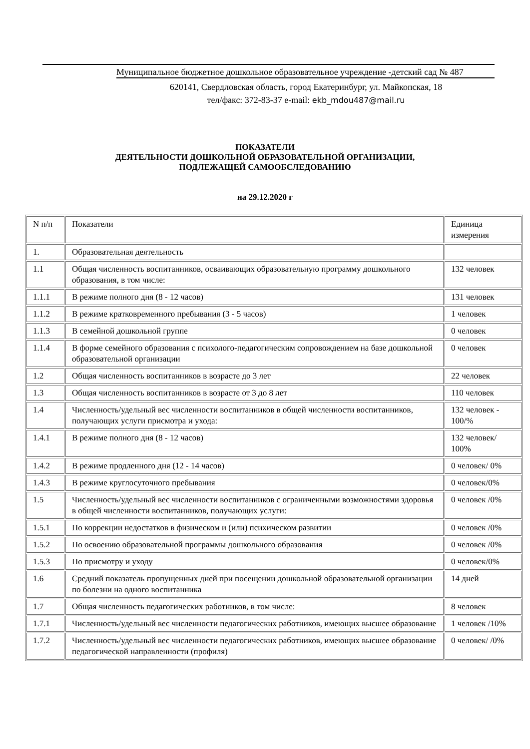Муниципальное бюджетное дошкольное образовательное учреждение -детский сад № 487
620141, Свердловская область, город Екатеринбург, ул. Майкопская, 18
тел/факс: 372-83-37 e-mail: ekb_mdou487@mail.ru
ПОКАЗАТЕЛИ
ДЕЯТЕЛЬНОСТИ ДОШКОЛЬНОЙ ОБРАЗОВАТЕЛЬНОЙ ОРГАНИЗАЦИИ,
ПОДЛЕЖАЩЕЙ САМООБСЛЕДОВАНИЮ
на 29.12.2020 г
| N п/п | Показатели | Единица измерения |
| --- | --- | --- |
| 1. | Образовательная деятельность | |
| 1.1 | Общая численность воспитанников, осваивающих образовательную программу дошкольного образования, в том числе: | 132 человек |
| 1.1.1 | В режиме полного дня (8 - 12 часов) | 131 человек |
| 1.1.2 | В режиме кратковременного пребывания (3 - 5 часов) | 1 человек |
| 1.1.3 | В семейной дошкольной группе | 0 человек |
| 1.1.4 | В форме семейного образования с психолого-педагогическим сопровождением на базе дошкольной образовательной организации | 0 человек |
| 1.2 | Общая численность воспитанников в возрасте до 3 лет | 22 человек |
| 1.3 | Общая численность воспитанников в возрасте от 3 до 8 лет | 110 человек |
| 1.4 | Численность/удельный вес численности воспитанников в общей численности воспитанников, получающих услуги присмотра и ухода: | 132 человек - 100/% |
| 1.4.1 | В режиме полного дня (8 - 12 часов) | 132 человек/ 100% |
| 1.4.2 | В режиме продленного дня (12 - 14 часов) | 0 человек/ 0% |
| 1.4.3 | В режиме круглосуточного пребывания | 0 человек/0% |
| 1.5 | Численность/удельный вес численности воспитанников с ограниченными возможностями здоровья в общей численности воспитанников, получающих услуги: | 0 человек /0% |
| 1.5.1 | По коррекции недостатков в физическом и (или) психическом развитии | 0 человек /0% |
| 1.5.2 | По освоению образовательной программы дошкольного образования | 0 человек /0% |
| 1.5.3 | По присмотру и уходу | 0 человек/0% |
| 1.6 | Средний показатель пропущенных дней при посещении дошкольной образовательной организации по болезни на одного воспитанника | 14 дней |
| 1.7 | Общая численность педагогических работников, в том числе: | 8 человек |
| 1.7.1 | Численность/удельный вес численности педагогических работников, имеющих высшее образование | 1 человек /10% |
| 1.7.2 | Численность/удельный вес численности педагогических работников, имеющих высшее образование педагогической направленности (профиля) | 0 человек/ /0% |